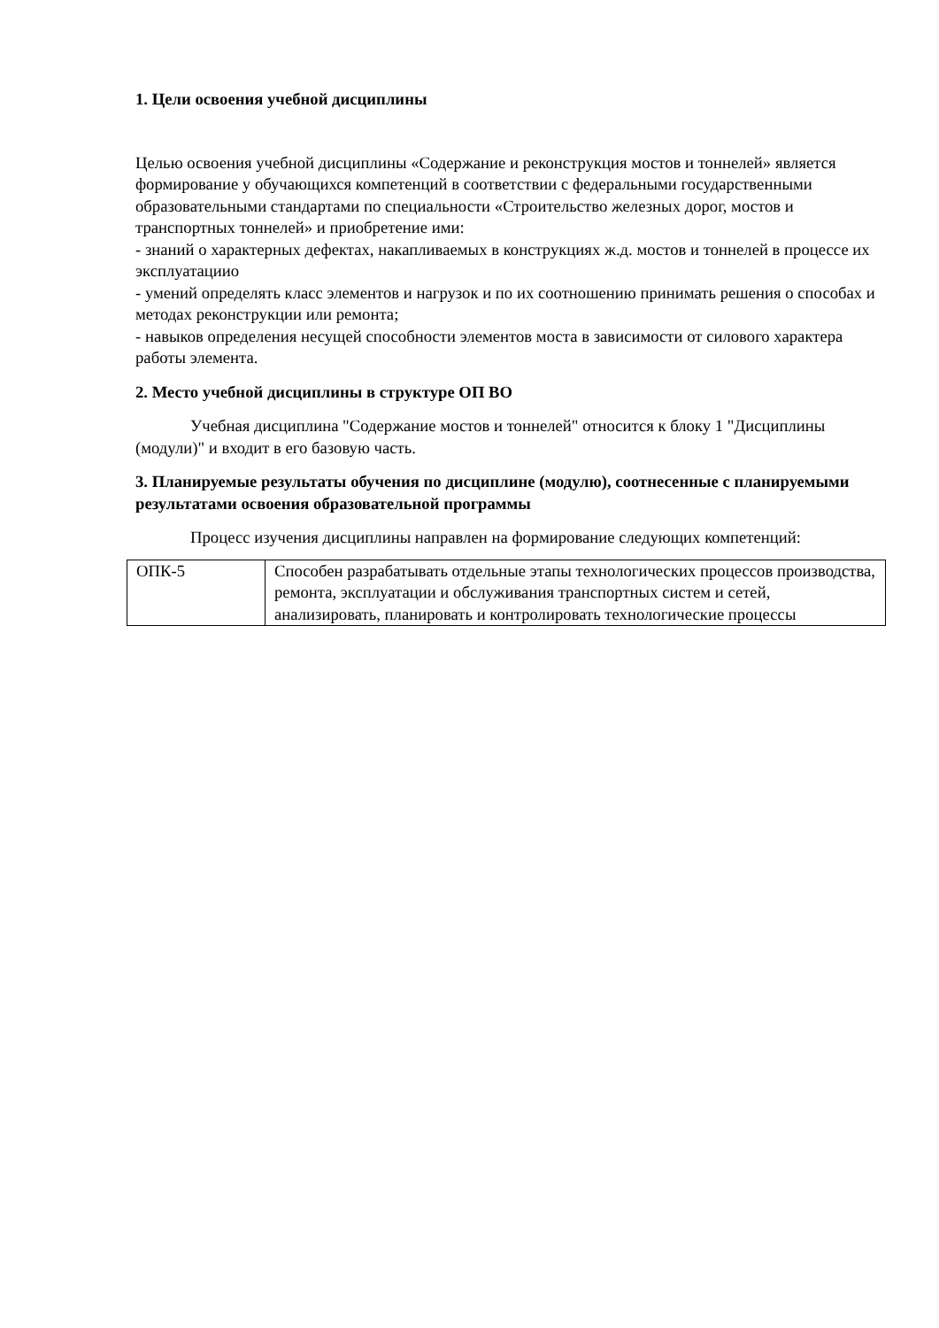1. Цели освоения учебной дисциплины
Целью освоения учебной дисциплины «Содержание и реконструкция мостов и тоннелей» является формирование у обучающихся компетенций в соответствии с федеральными государственными образовательными стандартами по специальности «Строительство железных дорог, мостов и транспортных тоннелей» и приобретение ими:
- знаний о характерных дефектах, накапливаемых в конструкциях ж.д. мостов и тоннелей в процессе их эксплуатациио
- умений определять класс элементов и нагрузок и по их соотношению принимать решения о способах и методах реконструкции или ремонта;
- навыков определения несущей способности элементов моста в зависимости от силового характера работы элемента.
2. Место учебной дисциплины в структуре ОП ВО
Учебная дисциплина "Содержание мостов и тоннелей" относится к блоку 1 "Дисциплины (модули)" и входит в его базовую часть.
3. Планируемые результаты обучения по дисциплине (модулю), соотнесенные с планируемыми результатами освоения образовательной программы
Процесс изучения дисциплины направлен на формирование следующих компетенций:
| ОПК-5 | Способен разрабатывать отдельные этапы технологических процессов производства, ремонта, эксплуатации и обслуживания транспортных систем и сетей, анализировать, планировать и контролировать технологические процессы |